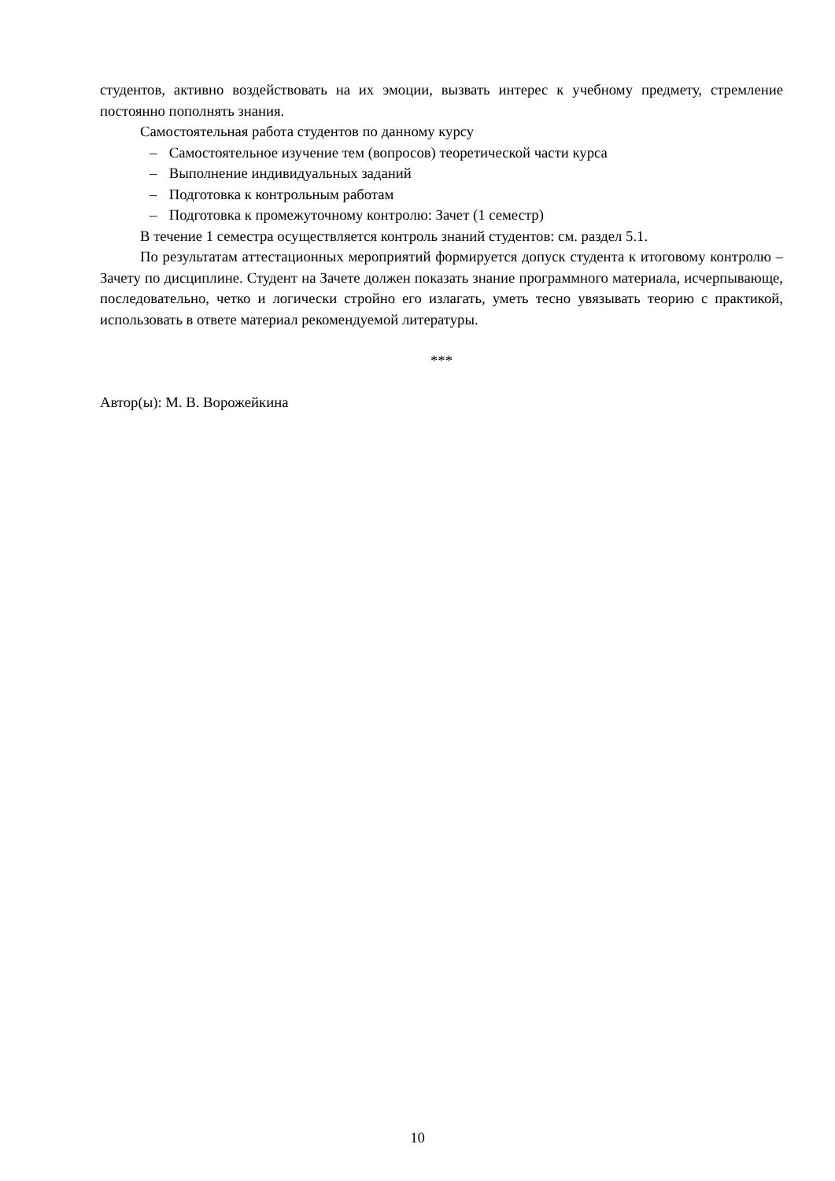студентов, активно воздействовать на их эмоции, вызвать интерес к учебному предмету, стремление постоянно пополнять знания.
Самостоятельная работа студентов по данному курсу
– Самостоятельное изучение тем (вопросов) теоретической части курса
– Выполнение индивидуальных заданий
– Подготовка к контрольным работам
– Подготовка к промежуточному контролю: Зачет (1 семестр)
В течение 1 семестра осуществляется контроль знаний студентов: см. раздел 5.1.
По результатам аттестационных мероприятий формируется допуск студента к итоговому контролю – Зачету по дисциплине. Студент на Зачете должен показать знание программного материала, исчерпывающе, последовательно, четко и логически стройно его излагать, уметь тесно увязывать теорию с практикой, использовать в ответе материал рекомендуемой литературы.
***
Автор(ы): М. В. Ворожейкина
10